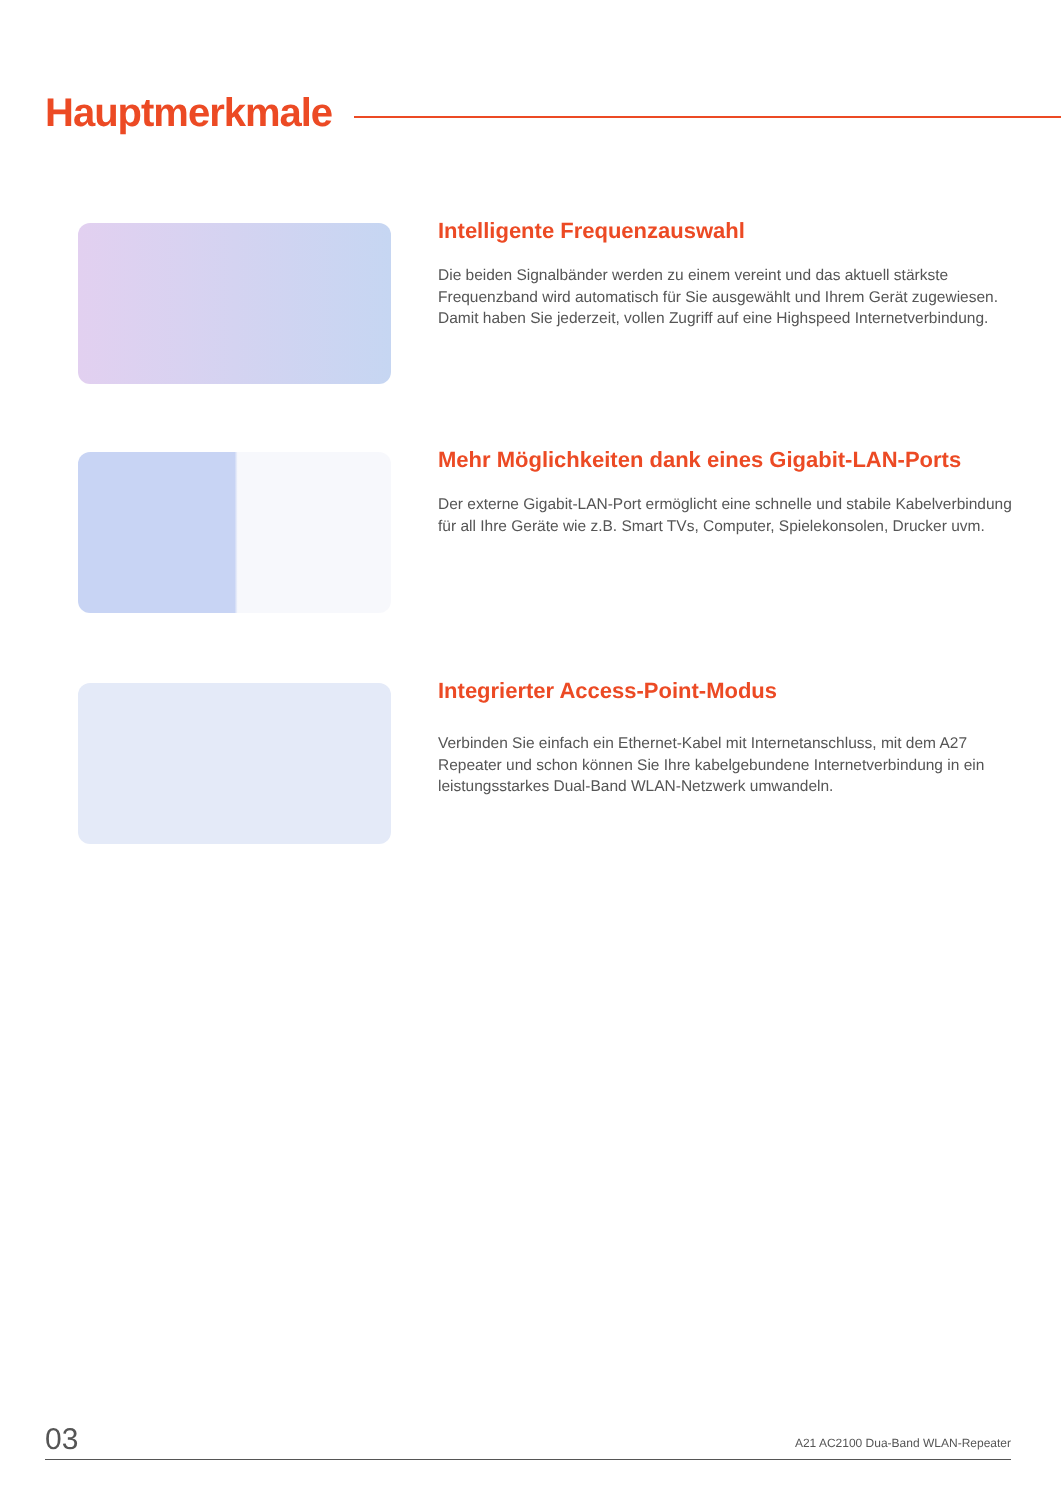Hauptmerkmale
Intelligente Frequenzauswahl
Die beiden Signalbänder werden zu einem vereint und das aktuell stärkste Frequenzband wird automatisch für Sie ausgewählt und Ihrem Gerät zugewiesen. Damit haben Sie jederzeit, vollen Zugriff auf eine Highspeed Internetverbindung.
Mehr Möglichkeiten dank eines Gigabit-LAN-Ports
Der externe Gigabit-LAN-Port ermöglicht eine schnelle und stabile Kabelverbindung für all Ihre Geräte wie z.B. Smart TVs, Computer, Spielekonsolen, Drucker uvm.
Integrierter Access-Point-Modus
Verbinden Sie einfach ein Ethernet-Kabel mit Internetanschluss, mit dem A27 Repeater und schon können Sie Ihre kabelgebundene Internetverbindung in ein leistungsstarkes Dual-Band WLAN-Netzwerk umwandeln.
03 A21 AC2100 Dua-Band WLAN-Repeater